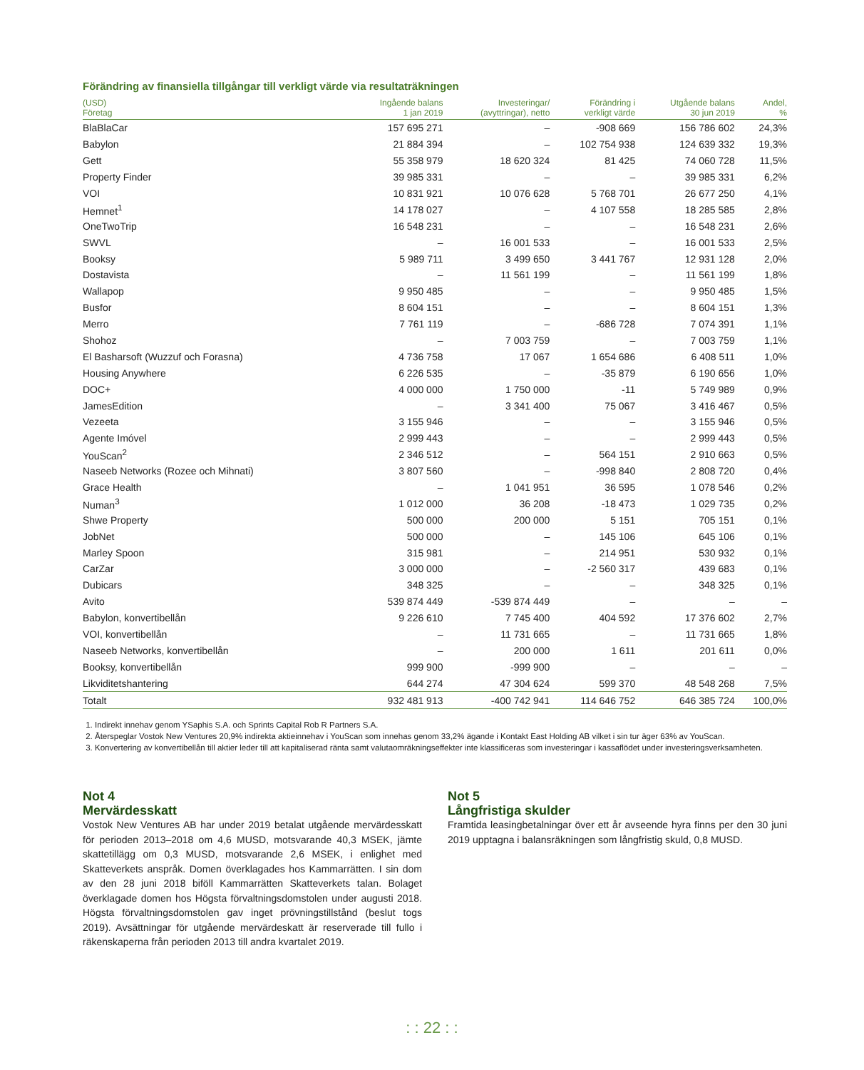Förändring av finansiella tillgångar till verkligt värde via resultaträkningen
| (USD) Företag | Ingående balans 1 jan 2019 | Investeringar/ (avyttringar), netto | Förändring i verkligt värde | Utgående balans 30 jun 2019 | Andel, % |
| --- | --- | --- | --- | --- | --- |
| BlaBlaCar | 157 695 271 | – | -908 669 | 156 786 602 | 24,3% |
| Babylon | 21 884 394 | – | 102 754 938 | 124 639 332 | 19,3% |
| Gett | 55 358 979 | 18 620 324 | 81 425 | 74 060 728 | 11,5% |
| Property Finder | 39 985 331 | – | – | 39 985 331 | 6,2% |
| VOI | 10 831 921 | 10 076 628 | 5 768 701 | 26 677 250 | 4,1% |
| Hemnet<sup>1</sup> | 14 178 027 | – | 4 107 558 | 18 285 585 | 2,8% |
| OneTwoTrip | 16 548 231 | – | – | 16 548 231 | 2,6% |
| SWVL | – | 16 001 533 | – | 16 001 533 | 2,5% |
| Booksy | 5 989 711 | 3 499 650 | 3 441 767 | 12 931 128 | 2,0% |
| Dostavista | – | 11 561 199 | – | 11 561 199 | 1,8% |
| Wallapop | 9 950 485 | – | – | 9 950 485 | 1,5% |
| Busfor | 8 604 151 | – | – | 8 604 151 | 1,3% |
| Merro | 7 761 119 | – | -686 728 | 7 074 391 | 1,1% |
| Shohoz | – | 7 003 759 | – | 7 003 759 | 1,1% |
| El Basharsoft (Wuzzuf och Forasna) | 4 736 758 | 17 067 | 1 654 686 | 6 408 511 | 1,0% |
| Housing Anywhere | 6 226 535 | – | -35 879 | 6 190 656 | 1,0% |
| DOC+ | 4 000 000 | 1 750 000 | -11 | 5 749 989 | 0,9% |
| JamesEdition | – | 3 341 400 | 75 067 | 3 416 467 | 0,5% |
| Vezeeta | 3 155 946 | – | – | 3 155 946 | 0,5% |
| Agente Imóvel | 2 999 443 | – | – | 2 999 443 | 0,5% |
| YouScan<sup>2</sup> | 2 346 512 | – | 564 151 | 2 910 663 | 0,5% |
| Naseeb Networks (Rozee och Mihnati) | 3 807 560 | – | -998 840 | 2 808 720 | 0,4% |
| Grace Health | – | 1 041 951 | 36 595 | 1 078 546 | 0,2% |
| Numan<sup>3</sup> | 1 012 000 | 36 208 | -18 473 | 1 029 735 | 0,2% |
| Shwe Property | 500 000 | 200 000 | 5 151 | 705 151 | 0,1% |
| JobNet | 500 000 | – | 145 106 | 645 106 | 0,1% |
| Marley Spoon | 315 981 | – | 214 951 | 530 932 | 0,1% |
| CarZar | 3 000 000 | – | -2 560 317 | 439 683 | 0,1% |
| Dubicars | 348 325 | – | – | 348 325 | 0,1% |
| Avito | 539 874 449 | -539 874 449 | – | – | – |
| Babylon, konvertibellån | 9 226 610 | 7 745 400 | 404 592 | 17 376 602 | 2,7% |
| VOI, konvertibellån | – | 11 731 665 | – | 11 731 665 | 1,8% |
| Naseeb Networks, konvertibellån | – | 200 000 | 1 611 | 201 611 | 0,0% |
| Booksy, konvertibellån | 999 900 | -999 900 | – | – | – |
| Likviditetshantering | 644 274 | 47 304 624 | 599 370 | 48 548 268 | 7,5% |
| Totalt | 932 481 913 | -400 742 941 | 114 646 752 | 646 385 724 | 100,0% |
1. Indirekt innehav genom YSaphis S.A. och Sprints Capital Rob R Partners S.A.
2. Återspeglar Vostok New Ventures 20,9% indirekta aktieinnehav i YouScan som innehas genom 33,2% ägande i Kontakt East Holding AB vilket i sin tur äger 63% av YouScan.
3. Konvertering av konvertibellån till aktier leder till att kapitaliserad ränta samt valutaomräkningseffekter inte klassificeras som investeringar i kassaflödet under investeringsverksamheten.
Not 4
Mervärdesskatt
Vostok New Ventures AB har under 2019 betalat utgående mervärdes­skatt för perioden 2013–2018 om 4,6 MUSD, motsvarande 40,3 MSEK, jämte skattetillägg om 0,3 MUSD, motsvarande 2,6 MSEK, i enlighet med Skatteverkets anspråk. Domen överklagades hos Kammarrätten. I sin dom av den 28 juni 2018 biföll Kammarrätten Skatteverkets talan. Bolaget överklagade domen hos Högsta förvaltningsdomstolen under augusti 2018. Högsta förvaltningsdomstolen gav inget prövningstillstånd (beslut togs 2019). Avsättningar för utgående mervärdeskatt är reser­verade till fullo i räkenskaperna från perioden 2013 till andra kvartalet 2019.
Not 5
Långfristiga skulder
Framtida leasingbetalningar över ett år avseende hyra finns per den 30 juni 2019 upptagna i balansräkningen som långfristig skuld, 0,8 MUSD.
: : 22 : :